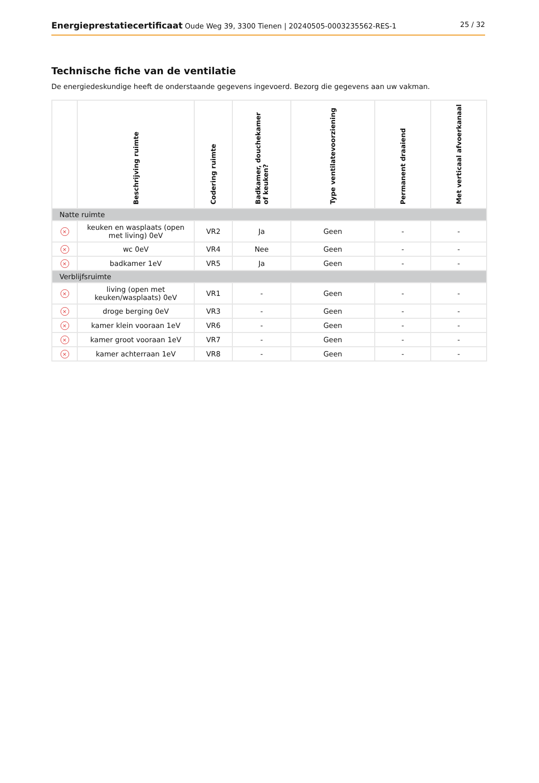Energieprestatiecertificaat Oude Weg 39, 3300 Tienen | 20240505-0003235562-RES-1
25 / 32
Technische fiche van de ventilatie
De energiedeskundige heeft de onderstaande gegevens ingevoerd. Bezorg die gegevens aan uw vakman.
| | Beschrijving ruimte | Codering ruimte | Badkamer, douchekamer of keuken? | Type ventilatevoorziening | Permanent draaiend | Met verticaal afvoerkanaal |
| --- | --- | --- | --- | --- | --- | --- |
| Natte ruimte | | | | | | |
| × | keuken en wasplaats (open met living) 0eV | VR2 | Ja | Geen | - | - |
| × | wc 0eV | VR4 | Nee | Geen | - | - |
| × | badkamer 1eV | VR5 | Ja | Geen | - | - |
| Verblijfsruimte | | | | | | |
| × | living (open met keuken/wasplaats) 0eV | VR1 | - | Geen | - | - |
| × | droge berging 0eV | VR3 | - | Geen | - | - |
| × | kamer klein vooraan 1eV | VR6 | - | Geen | - | - |
| × | kamer groot vooraan 1eV | VR7 | - | Geen | - | - |
| × | kamer achterraan 1eV | VR8 | - | Geen | - | - |